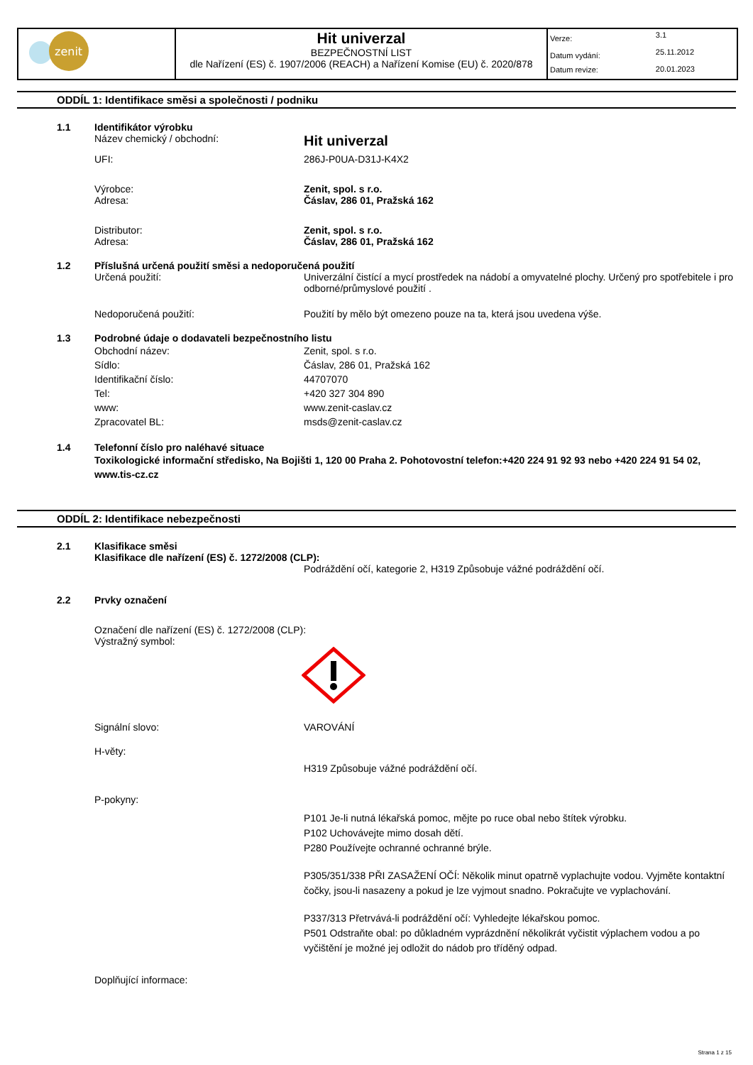| zenit | Hit univerzal BEZPEČNOSTNÍ LIST dle Nařízení (ES) č. 1907/2006 (REACH) a Nařízení Komise (EU) č. 2020/878 | / Verze: / 3.1 / / Datum vydání: / 25.11.2012 / / Datum revize: / 20.01.2023 / |
ODDÍL 1: Identifikace směsi a společnosti / podniku
1.1 Identifikátor výrobku
Název chemický / obchodní:
Hit univerzal
UFI: 286J-P0UA-D31J-K4X2
Výrobce:
Adresa:
Zenit, spol. s r.o.
Čáslav, 286 01, Pražská 162
Distributor:
Adresa:
Zenit, spol. s r.o.
Čáslav, 286 01, Pražská 162
1.2 Příslušná určená použití směsi a nedoporučená použití
Určená použití: Univerzální čistící a mycí prostředek na nádobí a omyvatelné plochy. Určený pro spotřebitele i pro odborné/průmyslové použití .
Nedoporučená použití: Použití by mělo být omezeno pouze na ta, která jsou uvedena výše.
1.3 Podrobné údaje o dodavateli bezpečnostního listu
Obchodní název:
Sídlo:
Identifikační číslo:
Tel:
www:
Zpracovatel BL:
Zenit, spol. s r.o.
Čáslav, 286 01, Pražská 162
44707070
+420 327 304 890
www.zenit-caslav.cz
msds@zenit-caslav.cz
1.4 Telefonní číslo pro naléhavé situace
Toxikologické informační středisko, Na Bojišti 1, 120 00 Praha 2. Pohotovostní telefon:+420 224 91 92 93 nebo +420 224 91 54 02, www.tis-cz.cz
ODDÍL 2: Identifikace nebezpečnosti
2.1 Klasifikace směsi
Klasifikace dle nařízení (ES) č. 1272/2008 (CLP):
Podráždění očí, kategorie 2, H319 Způsobuje vážné podráždění očí.
2.2 Prvky označení
Označení dle nařízení (ES) č. 1272/2008 (CLP):
Výstražný symbol:
Signální slovo: VAROVÁNÍ
H-věty:
H319 Způsobuje vážné podráždění očí.
P-pokyny:
P101 Je-li nutná lékařská pomoc, mějte po ruce obal nebo štítek výrobku.
P102 Uchovávejte mimo dosah dětí.
P280 Používejte ochranné ochranné brýle.
P305/351/338 PŘI ZASAŽENÍ OČÍ: Několik minut opatrně vyplachujte vodou. Vyjměte kontaktní čočky, jsou-li nasazeny a pokud je lze vyjmout snadno. Pokračujte ve vyplachování.
P337/313 Přetrvává-li podráždění očí: Vyhledejte lékařskou pomoc.
P501 Odstraňte obal: po důkladném vyprázdnění několikrát vyčistit výplachem vodou a po vyčištění je možné jej odložit do nádob pro tříděný odpad.
Doplňující informace:
Strana 1 z 15